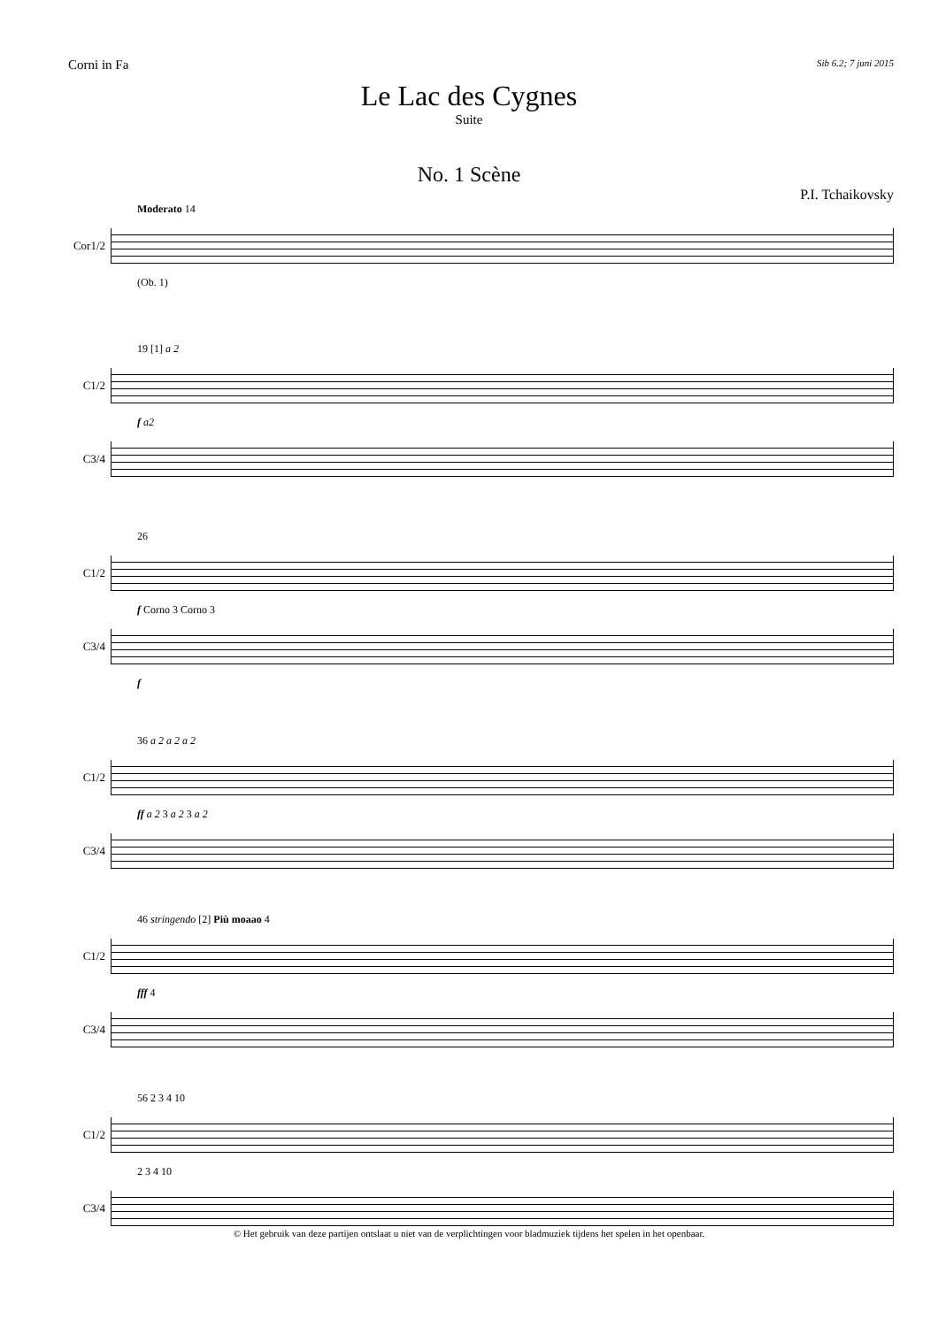Corni in Fa Sib 6.2; 7 juni 2015
Le Lac des Cygnes
Suite
No. 1 Scène
P.I. Tchaikovsky
Moderato 14
Cor1/2
(Ob. 1)
19 [1] a 2
C1/2
f a2
C3/4
26
C1/2
f Corno 3 Corno 3
C3/4
f
36 a 2 a 2 a 2
C1/2
ff a 2 3 a 2 3 a 2
C3/4
46 stringendo [2] Più moaao 4
C1/2
fff 4
C3/4
56 2 3 4 10
C1/2
2 3 4 10
C3/4
© Het gebruik van deze partijen ontslaat u niet van de verplichtingen voor bladmuziek tijdens het spelen in het openbaar.